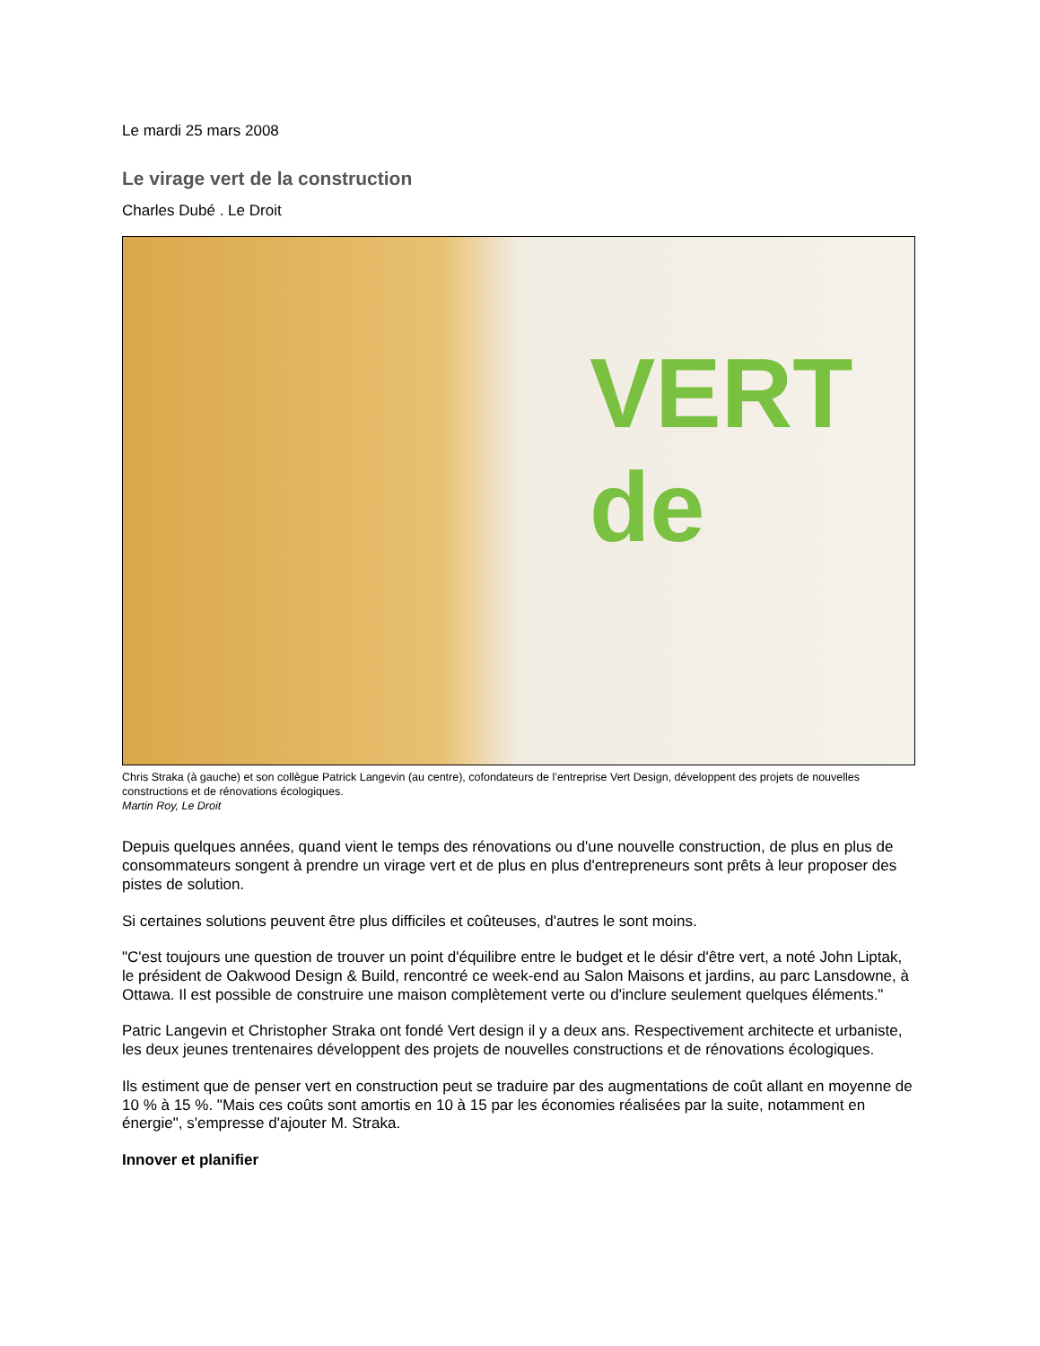Le mardi 25 mars 2008
Le virage vert de la construction
Charles Dubé . Le Droit
VERT de
Chris Straka (à gauche) et son collègue Patrick Langevin (au centre), cofondateurs de l’entreprise Vert Design, développent des projets de nouvelles constructions et de rénovations écologiques.
Martin Roy, Le Droit
Depuis quelques années, quand vient le temps des rénovations ou d'une nouvelle construction, de plus en plus de consommateurs songent à prendre un virage vert et de plus en plus d'entrepreneurs sont prêts à leur proposer des pistes de solution.
Si certaines solutions peuvent être plus difficiles et coûteuses, d'autres le sont moins.
"C'est toujours une question de trouver un point d'équilibre entre le budget et le désir d'être vert, a noté John Liptak, le président de Oakwood Design & Build, rencontré ce week-end au Salon Maisons et jardins, au parc Lansdowne, à Ottawa. Il est possible de construire une maison complètement verte ou d'inclure seulement quelques éléments."
Patric Langevin et Christopher Straka ont fondé Vert design il y a deux ans. Respectivement architecte et urbaniste, les deux jeunes trentenaires développent des projets de nouvelles constructions et de rénovations écologiques.
Ils estiment que de penser vert en construction peut se traduire par des augmentations de coût allant en moyenne de 10 % à 15 %. "Mais ces coûts sont amortis en 10 à 15 par les économies réalisées par la suite, notamment en énergie", s'empresse d'ajouter M. Straka.
Innover et planifier